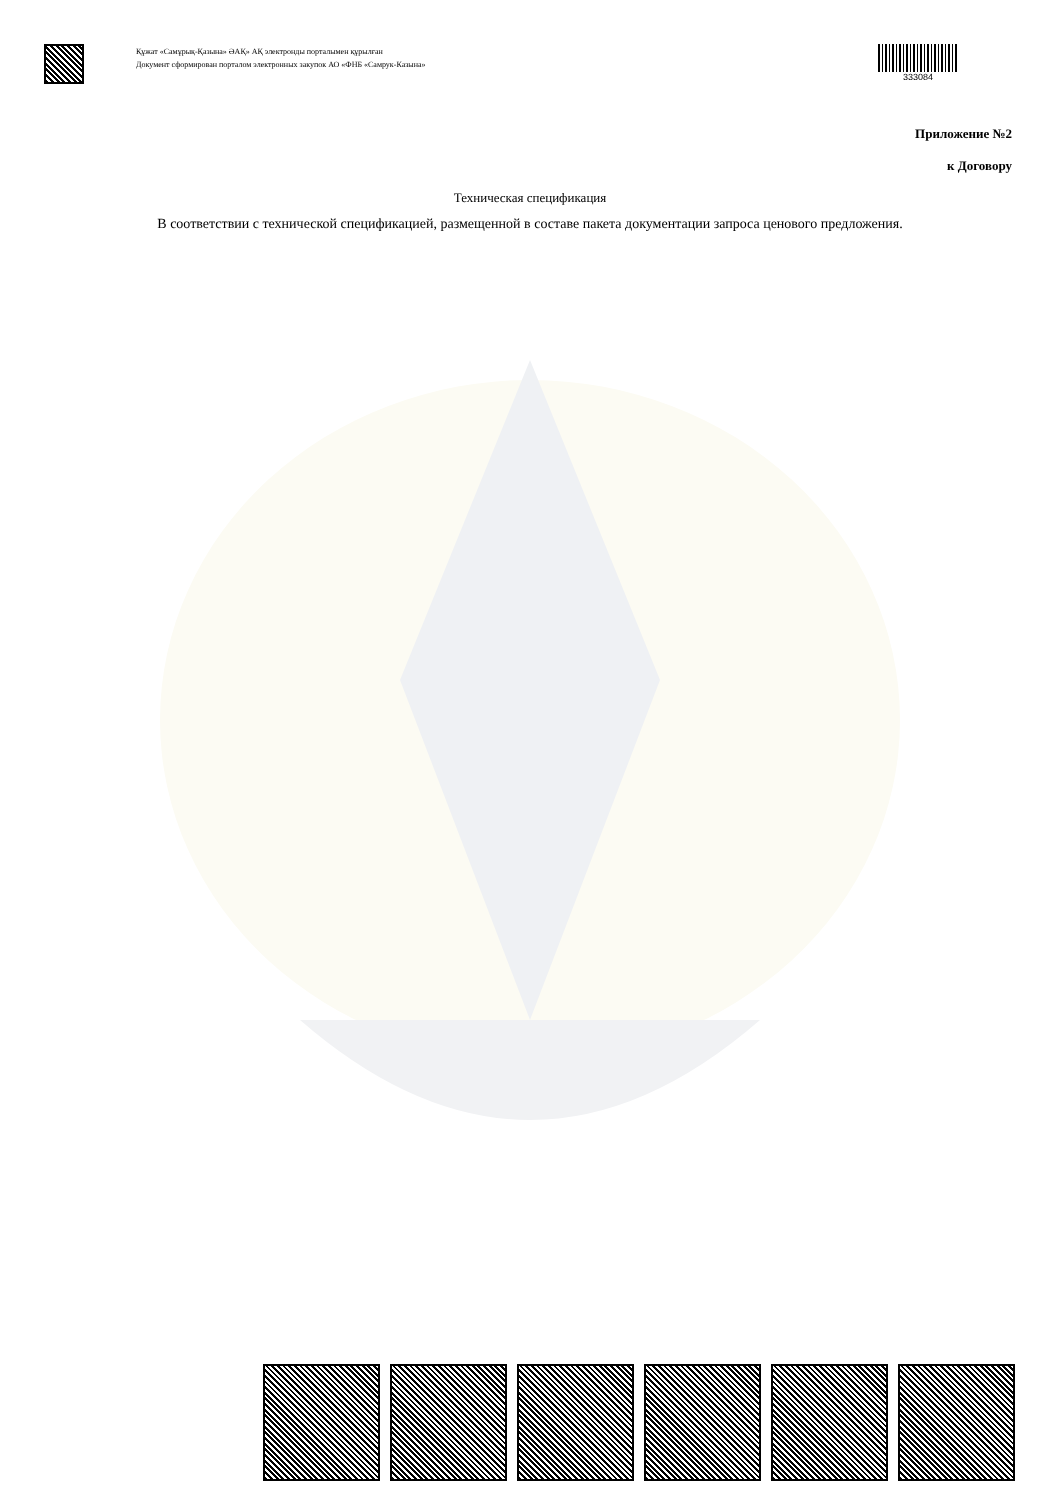Құжат «Самұрық-Қазына» ӘАҚ» АҚ электронды порталымен құрылған
Документ сформирован порталом электронных закупок АО «ФНБ «Самрук-Казына»
333084
Приложение №2
к Договору
Техническая спецификация
В соответствии с технической спецификацией, размещенной в составе пакета документации запроса ценового предложения.